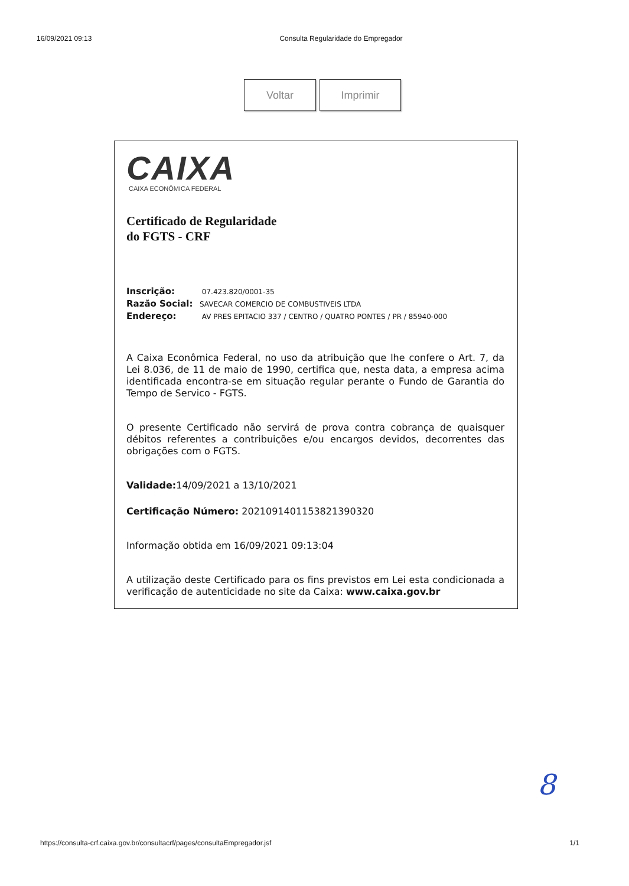16/09/2021 09:13 Consulta Regularidade do Empregador
Voltar Imprimir
CAIXA
CAIXA ECONÔMICA FEDERAL
Certificado de Regularidade
do FGTS - CRF
Inscrição: 07.423.820/0001-35
Razão Social: SAVECAR COMERCIO DE COMBUSTIVEIS LTDA
Endereço: AV PRES EPITACIO 337 / CENTRO / QUATRO PONTES / PR / 85940-000
A Caixa Econômica Federal, no uso da atribuição que lhe confere o Art. 7, da Lei 8.036, de 11 de maio de 1990, certifica que, nesta data, a empresa acima identificada encontra-se em situação regular perante o Fundo de Garantia do Tempo de Servico - FGTS.
O presente Certificado não servirá de prova contra cobrança de quaisquer débitos referentes a contribuições e/ou encargos devidos, decorrentes das obrigações com o FGTS.
Validade: 14/09/2021 a 13/10/2021
Certificação Número: 2021091401153821390320
Informação obtida em 16/09/2021 09:13:04
A utilização deste Certificado para os fins previstos em Lei esta condicionada a verificação de autenticidade no site da Caixa: www.caixa.gov.br
8
https://consulta-crf.caixa.gov.br/consultacrf/pages/consultaEmpregador.jsf 1/1